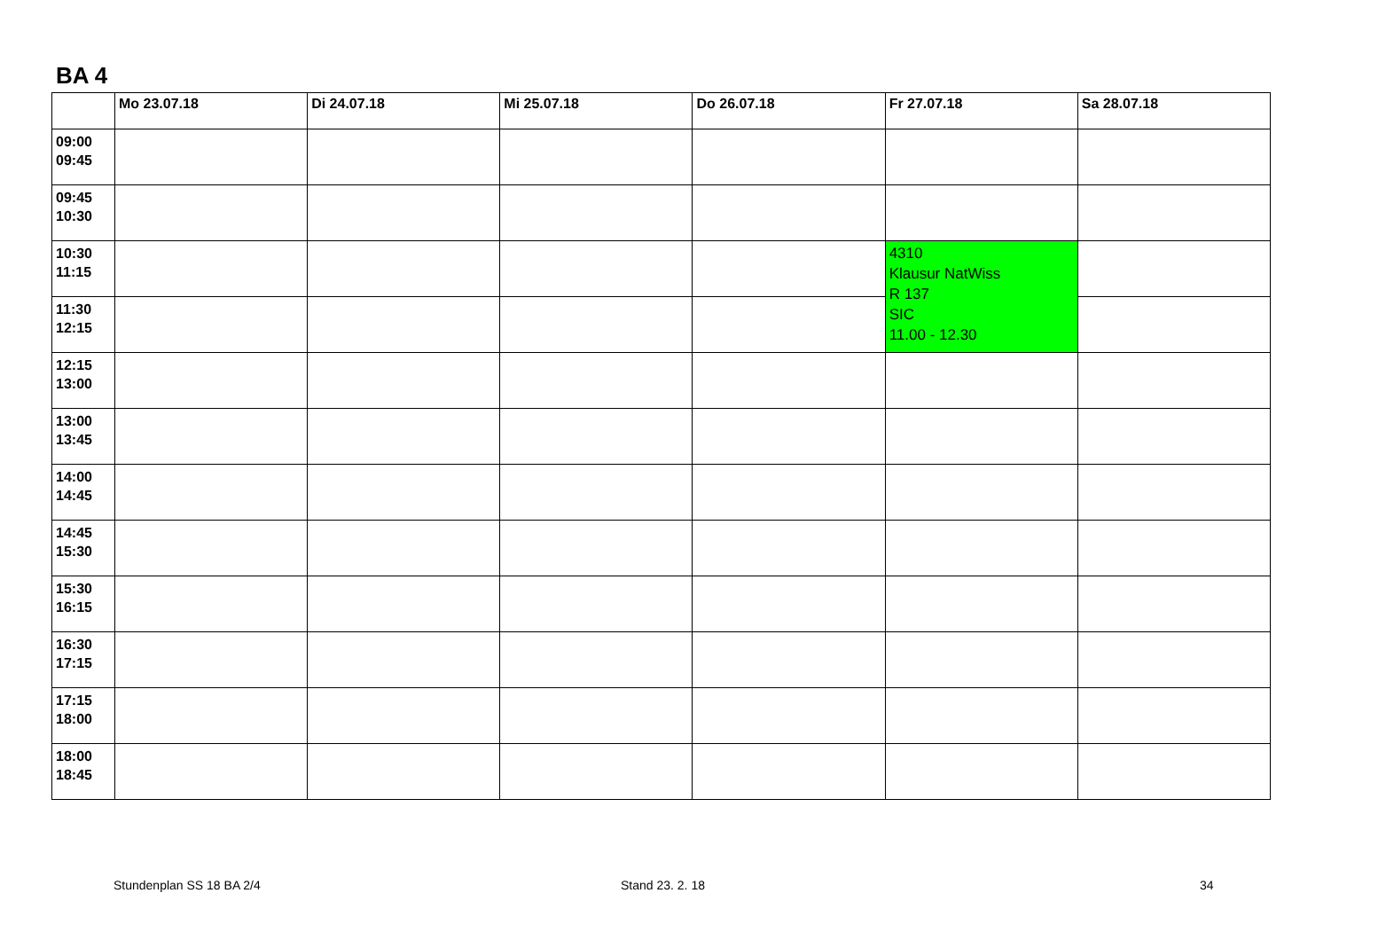BA 4
| | Mo 23.07.18 | Di 24.07.18 | Mi 25.07.18 | Do 26.07.18 | Fr 27.07.18 | Sa 28.07.18 |
| --- | --- | --- | --- | --- | --- | --- |
| 09:00 09:45 | | | | | | |
| 09:45 10:30 | | | | | | |
| 10:30 11:15 | | | | | 4310 Klausur NatWiss R 137 SIC 11.00 - 12.30 | |
| 11:30 12:15 | | | | | | |
| 12:15 13:00 | | | | | | |
| 13:00 13:45 | | | | | | |
| 14:00 14:45 | | | | | | |
| 14:45 15:30 | | | | | | |
| 15:30 16:15 | | | | | | |
| 16:30 17:15 | | | | | | |
| 17:15 18:00 | | | | | | |
| 18:00 18:45 | | | | | | |
Stundenplan SS 18 BA 2/4 Stand 23. 2. 18 34